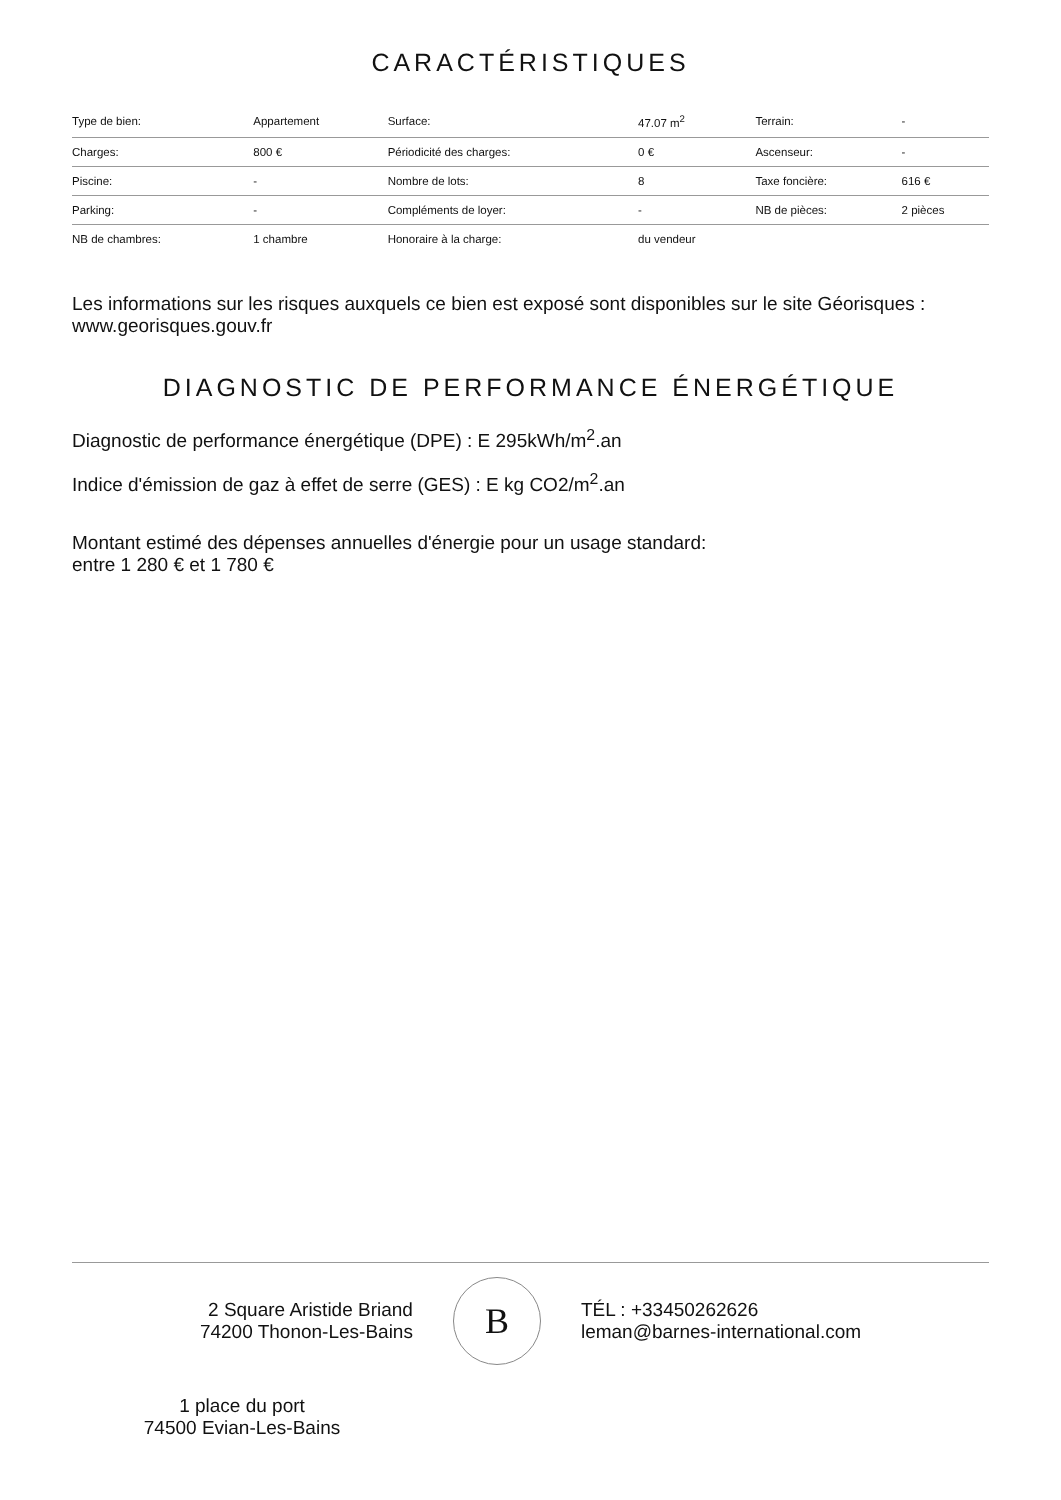CARACTÉRISTIQUES
| Type de bien: | Appartement | Surface: | 47.07 m<sup>2</sup> | Terrain: | - |
| Charges: | 800 € | Périodicité des charges: | 0 € | Ascenseur: | - |
| Piscine: | - | Nombre de lots: | 8 | Taxe foncière: | 616 € |
| Parking: | - | Compléments de loyer: | - | NB de pièces: | 2 pièces |
| NB de chambres: | 1 chambre | Honoraire à la charge: | du vendeur | | |
Les informations sur les risques auxquels ce bien est exposé sont disponibles sur le site Géorisques : www.georisques.gouv.fr
DIAGNOSTIC DE PERFORMANCE ÉNERGÉTIQUE
Diagnostic de performance énergétique (DPE) : E 295kWh/m<sup>2</sup>.an
Indice d'émission de gaz à effet de serre (GES) : E kg CO2/m<sup>2</sup>.an
Montant estimé des dépenses annuelles d'énergie pour un usage standard:
entre 1 280 € et 1 780 €
2 Square Aristide Briand
74200 Thonon-Les-Bains
B
TÉL : +33450262626
leman@barnes-international.com
1 place du port
74500 Evian-Les-Bains